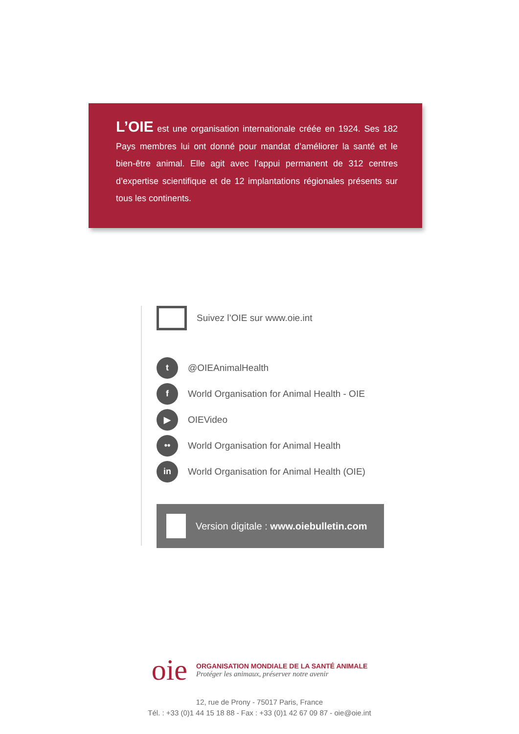L’OIE est une organisation internationale créée en 1924. Ses 182 Pays membres lui ont donné pour mandat d’améliorer la santé et le bien-être animal. Elle agit avec l’appui permanent de 312 centres d’expertise scientifique et de 12 implantations régionales présents sur tous les continents.
Suivez l’OIE sur www.oie.int
t
@OIEAnimalHealth
f
World Organisation for Animal Health - OIE
▶
OIEVideo
••
World Organisation for Animal Health
in
World Organisation for Animal Health (OIE)
Version digitale : www.oiebulletin.com
oie
ORGANISATION MONDIALE DE LA SANTÉ ANIMALE
Protéger les animaux, préserver notre avenir
12, rue de Prony - 75017 Paris, France
Tél. : +33 (0)1 44 15 18 88 - Fax : +33 (0)1 42 67 09 87 - oie@oie.int